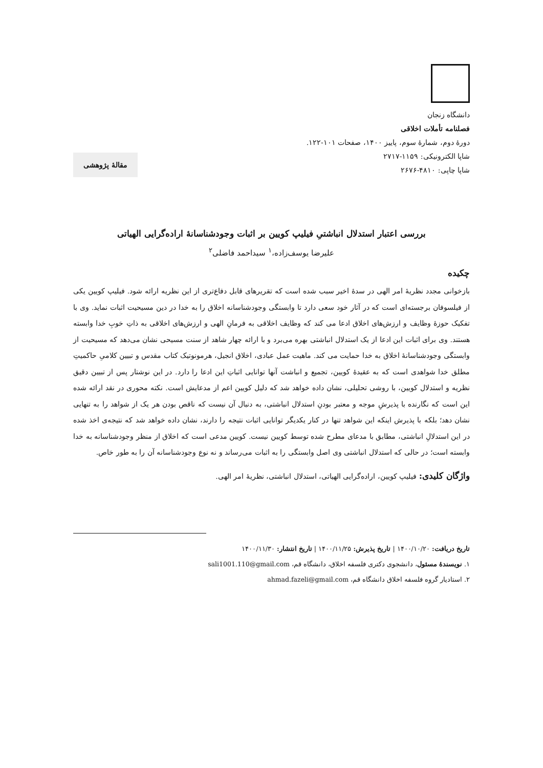دانشگاه زنجان
فصلنامه تأملات اخلاقی
دورهٔ دوم، شمارهٔ سوم، پاییز ۱۴۰۰، صفحات ۱۰۱-۱۲۲.
شاپا الکترونیکی: ۱۱۵۹-۲۷۱۷
شاپا چاپی: ۴۸۱۰-۲۶۷۶
مقالهٔ پژوهشی
بررسی اعتبار استدلال انباشتیِ فیلیپ کویین بر اثبات وجودشناسانهٔ اراده‌گرایی الهیاتی
علیرضا یوسف‌زاده،<sup>۱</sup> سیداحمد فاضلی<sup>۲</sup>
چکیده
بازخوانی مجدد نظریهٔ امر الهی در سدهٔ اخیر سبب شده است که تقریرهای قابل دفاع‌تری از این نظریه ارائه شود. فیلیپ کویین یکی از فیلسوفان برجسته‌ای است که در آثار خود سعی دارد تا وابستگی وجودشناسانه اخلاق را به خدا در دین مسیحیت اثبات نماید. وی با تفکیک حوزهٔ وظایف و ارزش‌های اخلاق ادعا می کند که وظایف اخلاقی به فرمانِ الهی و ارزش‌های اخلاقی به ذاتِ خوبِ خدا وابسته هستند. وی برای اثبات این ادعا از یک استدلال انباشتی بهره می‌برد و با ارائه چهار شاهد از سنت مسیحی نشان می‌دهد که مسیحیت از وابستگی وجودشناسانهٔ اخلاق به خدا حمایت می کند. ماهیت عمل عبادی، اخلاق انجیل، هرمونوتیک کتاب مقدس و تبیین کلامیِ حاکمیتِ مطلق خدا شواهدی است که به عقیدهٔ کویین، تجمیع و انباشت آنها توانایی اثباتِ این ادعا را دارد. در این نوشتار پس از تبیین دقیق نظریه و استدلال کویین، با روشی تحلیلی، نشان داده خواهد شد که دلیل کویین اعم از مدعایش است. نکته محوری در نقد ارائه شده این است که نگارنده با پذیرشِ موجه و معتبر بودنِ استدلال انباشتی، به دنبال آن نیست که ناقص بودن هر یک از شواهد را به تنهایی نشان دهد؛ بلکه با پذیرش اینکه این شواهد تنها در کنار یکدیگر توانایی اثبات نتیجه را دارند، نشان داده خواهد شد که نتیجه‌ی اخذ شده در این استدلالِ انباشتی، مطابق با مدعای مطرح شده توسط کویین نیست. کویین مدعی است که اخلاق از منظر وجودشناسانه به خدا وابسته است؛ در حالی که استدلال انباشتی وی اصل وابستگی را به اثبات می‌رساند و نه نوع وجودشناسانه آن را به طور خاص.
واژگان کلیدی: فیلیپ کویین، اراده‌گرایی الهیاتی، استدلال انباشتی، نظریهٔ امر الهی.
تاریخ دریافت: ۱۴۰۰/۱۰/۲۰ | تاریخ پذیرش: ۱۴۰۰/۱۱/۲۵ | تاریخ انتشار: ۱۴۰۰/۱۱/۳۰
۱. نویسندهٔ مسئول، دانشجوی دکتری فلسفه اخلاق، دانشگاه قم، sali1001.110@gmail.com
۲. استادیار گروه فلسفه اخلاق دانشگاه قم، ahmad.fazeli@gmail.com